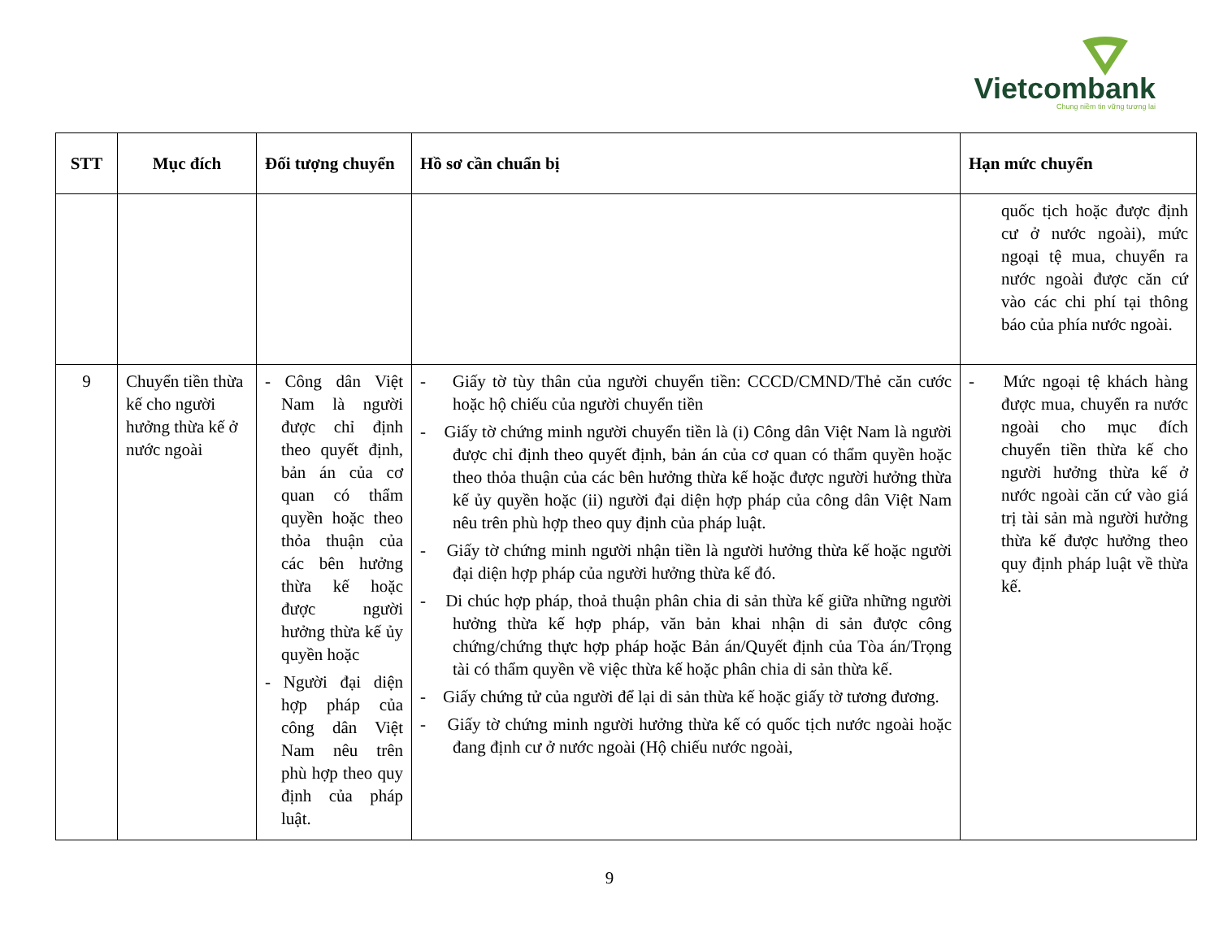Vietcombank
Chung niềm tin vững tương lai
| STT | Mục đích | Đối tượng chuyển | Hồ sơ cần chuẩn bị | Hạn mức chuyển |
| --- | --- | --- | --- | --- |
| | | | | quốc tịch hoặc được định cư ở nước ngoài), mức ngoại tệ mua, chuyển ra nước ngoài được căn cứ vào các chi phí tại thông báo của phía nước ngoài. |
| 9 | Chuyển tiền thừa kế cho người hưởng thừa kế ở nước ngoài | - Công dân Việt Nam là người được chỉ định theo quyết định, bản án của cơ quan có thẩm quyền hoặc theo thỏa thuận của các bên hưởng thừa kế hoặc được người hưởng thừa kế ủy quyền hoặc - Người đại diện hợp pháp của công dân Việt Nam nêu trên phù hợp theo quy định của pháp luật. | - Giấy tờ tùy thân của người chuyển tiền: CCCD/CMND/Thẻ căn cước hoặc hộ chiếu của người chuyển tiền - Giấy tờ chứng minh người chuyển tiền là (i) Công dân Việt Nam là người được chỉ định theo quyết định, bản án của cơ quan có thẩm quyền hoặc theo thỏa thuận của các bên hưởng thừa kế hoặc được người hưởng thừa kế ủy quyền hoặc (ii) người đại diện hợp pháp của công dân Việt Nam nêu trên phù hợp theo quy định của pháp luật. - Giấy tờ chứng minh người nhận tiền là người hưởng thừa kế hoặc người đại diện hợp pháp của người hưởng thừa kế đó. - Di chúc hợp pháp, thoả thuận phân chia di sản thừa kế giữa những người hưởng thừa kế hợp pháp, văn bản khai nhận di sản được công chứng/chứng thực hợp pháp hoặc Bản án/Quyết định của Tòa án/Trọng tài có thẩm quyền về việc thừa kế hoặc phân chia di sản thừa kế. - Giấy chứng tử của người để lại di sản thừa kế hoặc giấy tờ tương đương. - Giấy tờ chứng minh người hưởng thừa kế có quốc tịch nước ngoài hoặc đang định cư ở nước ngoài (Hộ chiếu nước ngoài, | - Mức ngoại tệ khách hàng được mua, chuyển ra nước ngoài cho mục đích chuyển tiền thừa kế cho người hưởng thừa kế ở nước ngoài căn cứ vào giá trị tài sản mà người hưởng thừa kế được hưởng theo quy định pháp luật về thừa kế. |
9